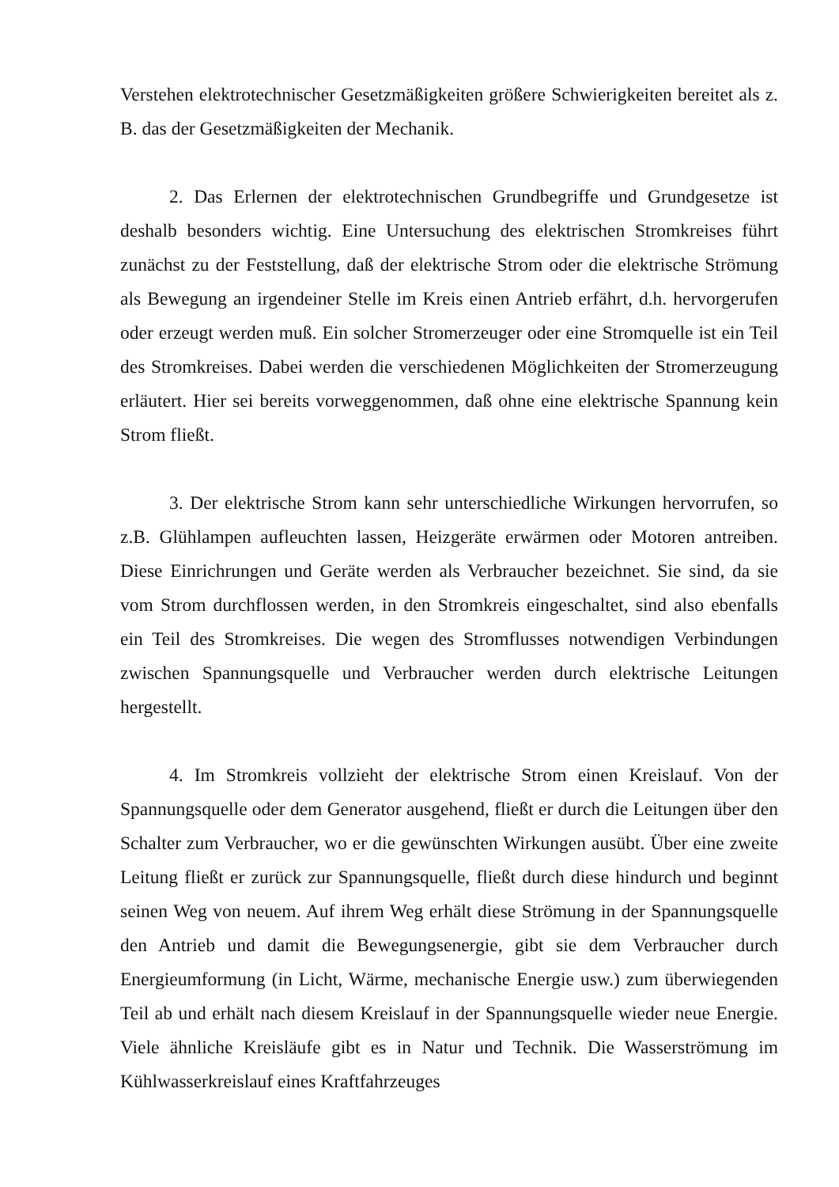Verstehen elektrotechnischer Gesetzmäßigkeiten größere Schwierigkeiten bereitet als z. B. das der Gesetzmäßigkeiten der Mechanik.
2. Das Erlernen der elektrotechnischen Grundbegriffe und Grundgesetze ist deshalb besonders wichtig. Eine Untersuchung des elektrischen Stromkreises führt zunächst zu der Feststellung, daß der elektrische Strom oder die elektrische Strömung als Bewegung an irgendeiner Stelle im Kreis einen Antrieb erfährt, d.h. hervorgerufen oder erzeugt werden muß. Ein solcher Stromerzeuger oder eine Stromquelle ist ein Teil des Stromkreises. Dabei werden die verschiedenen Möglichkeiten der Stromerzeugung erläutert. Hier sei bereits vorweggenommen, daß ohne eine elektrische Spannung kein Strom fließt.
3. Der elektrische Strom kann sehr unterschiedliche Wirkungen hervorrufen, so z.B. Glühlampen aufleuchten lassen, Heizgeräte erwärmen oder Motoren antreiben. Diese Einrichrungen und Geräte werden als Verbraucher bezeichnet. Sie sind, da sie vom Strom durchflossen werden, in den Stromkreis eingeschaltet, sind also ebenfalls ein Teil des Stromkreises. Die wegen des Stromflusses notwendigen Verbindungen zwischen Spannungsquelle und Verbraucher werden durch elektrische Leitungen hergestellt.
4. Im Stromkreis vollzieht der elektrische Strom einen Kreislauf. Von der Spannungsquelle oder dem Generator ausgehend, fließt er durch die Leitungen über den Schalter zum Verbraucher, wo er die gewünschten Wirkungen ausübt. Über eine zweite Leitung fließt er zurück zur Spannungsquelle, fließt durch diese hindurch und beginnt seinen Weg von neuem. Auf ihrem Weg erhält diese Strömung in der Spannungsquelle den Antrieb und damit die Bewegungsenergie, gibt sie dem Verbraucher durch Energieumformung (in Licht, Wärme, mechanische Energie usw.) zum überwiegenden Teil ab und erhält nach diesem Kreislauf in der Spannungsquelle wieder neue Energie. Viele ähnliche Kreisläufe gibt es in Natur und Technik. Die Wasserströmung im Kühlwasserkreislauf eines Kraftfahrzeuges